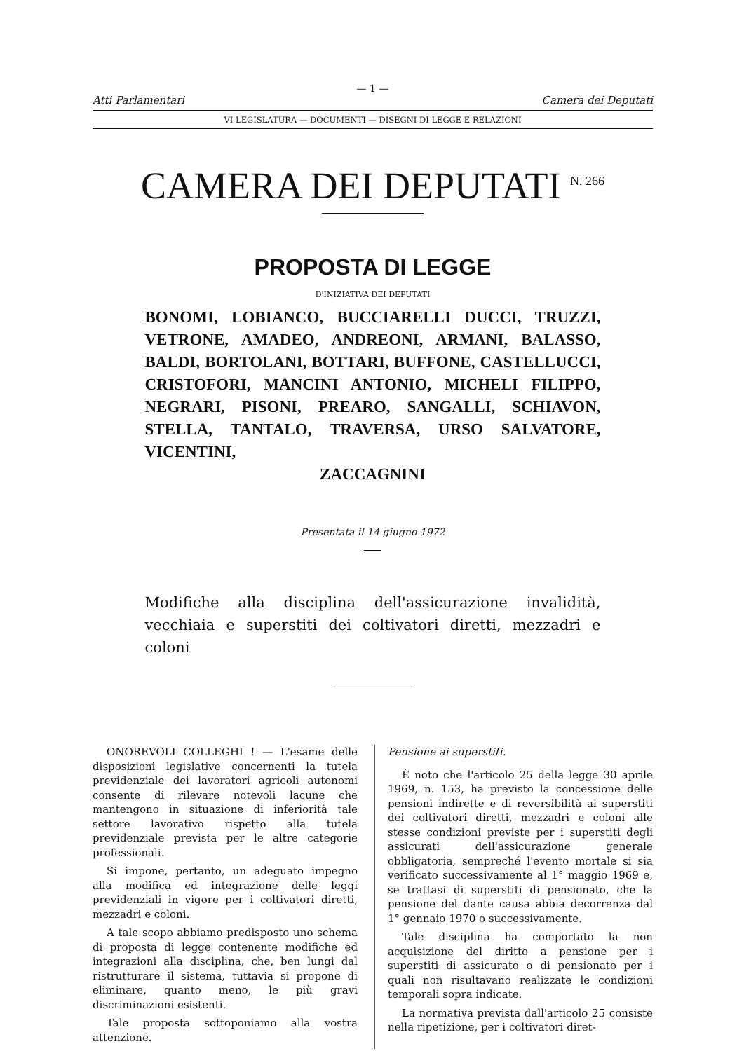— 1 —
Atti Parlamentari Camera dei Deputati
VI LEGISLATURA — DOCUMENTI — DISEGNI DI LEGGE E RELAZIONI
CAMERA DEI DEPUTATI <sup>N. 266</sup>
PROPOSTA DI LEGGE
D'INIZIATIVA DEI DEPUTATI
BONOMI, LOBIANCO, BUCCIARELLI DUCCI, TRUZZI, VETRONE, AMADEO, ANDREONI, ARMANI, BALASSO, BALDI, BORTOLANI, BOTTARI, BUFFONE, CASTELLUCCI, CRISTOFORI, MANCINI ANTONIO, MICHELI FILIPPO, NEGRARI, PISONI, PREARO, SANGALLI, SCHIAVON, STELLA, TANTALO, TRAVERSA, URSO SALVATORE, VICENTINI,
ZACCAGNINI
Presentata il 14 giugno 1972
Modifiche alla disciplina dell'assicurazione invalidità, vecchiaia e superstiti dei coltivatori diretti, mezzadri e coloni
ONOREVOLI COLLEGHI ! — L'esame delle disposizioni legislative concernenti la tutela previdenziale dei lavoratori agricoli autonomi consente di rilevare notevoli lacune che mantengono in situazione di inferiorità tale settore lavorativo rispetto alla tutela previdenziale prevista per le altre categorie professionali.
Si impone, pertanto, un adeguato impegno alla modifica ed integrazione delle leggi previdenziali in vigore per i coltivatori diretti, mezzadri e coloni.
A tale scopo abbiamo predisposto uno schema di proposta di legge contenente modifiche ed integrazioni alla disciplina, che, ben lungi dal ristrutturare il sistema, tuttavia si propone di eliminare, quanto meno, le più gravi discriminazioni esistenti.
Tale proposta sottoponiamo alla vostra attenzione.
Pensione ai superstiti.
È noto che l'articolo 25 della legge 30 aprile 1969, n. 153, ha previsto la concessione delle pensioni indirette e di reversibilità ai superstiti dei coltivatori diretti, mezzadri e coloni alle stesse condizioni previste per i superstiti degli assicurati dell'assicurazione generale obbligatoria, sempreché l'evento mortale si sia verificato successivamente al 1° maggio 1969 e, se trattasi di superstiti di pensionato, che la pensione del dante causa abbia decorrenza dal 1° gennaio 1970 o successivamente.
Tale disciplina ha comportato la non acquisizione del diritto a pensione per i superstiti di assicurato o di pensionato per i quali non risultavano realizzate le condizioni temporali sopra indicate.
La normativa prevista dall'articolo 25 consiste nella ripetizione, per i coltivatori diret-